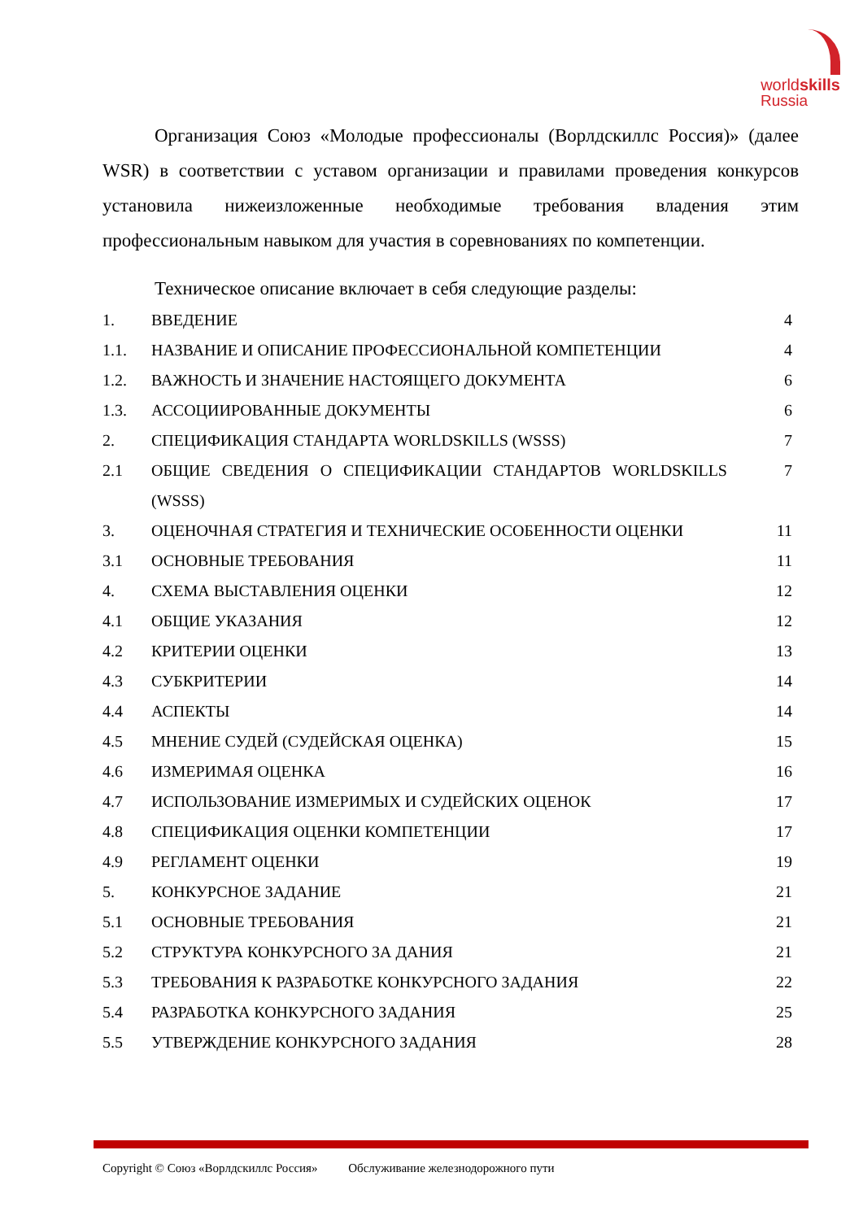worldskills
Russia
Организация Союз «Молодые профессионалы (Ворлдскиллс Россия)» (далее WSR) в соответствии с уставом организации и правилами проведения конкурсов установила нижеизложенные необходимые требования владения этим профессиональным навыком для участия в соревнованиях по компетенции.
Техническое описание включает в себя следующие разделы:
| 1. | ВВЕДЕНИЕ | 4 |
| 1.1. | НАЗВАНИЕ И ОПИСАНИЕ ПРОФЕССИОНАЛЬНОЙ КОМПЕТЕНЦИИ | 4 |
| 1.2. | ВАЖНОСТЬ И ЗНАЧЕНИЕ НАСТОЯЩЕГО ДОКУМЕНТА | 6 |
| 1.3. | АССОЦИИРОВАННЫЕ ДОКУМЕНТЫ | 6 |
| 2. | СПЕЦИФИКАЦИЯ СТАНДАРТА WORLDSKILLS (WSSS) | 7 |
| 2.1 | ОБЩИЕ СВЕДЕНИЯ О СПЕЦИФИКАЦИИ СТАНДАРТОВ WORLDSKILLS (WSSS) | 7 |
| 3. | ОЦЕНОЧНАЯ СТРАТЕГИЯ И ТЕХНИЧЕСКИЕ ОСОБЕННОСТИ ОЦЕНКИ | 11 |
| 3.1 | ОСНОВНЫЕ ТРЕБОВАНИЯ | 11 |
| 4. | СХЕМА ВЫСТАВЛЕНИЯ ОЦЕНКИ | 12 |
| 4.1 | ОБЩИЕ УКАЗАНИЯ | 12 |
| 4.2 | КРИТЕРИИ ОЦЕНКИ | 13 |
| 4.3 | СУБКРИТЕРИИ | 14 |
| 4.4 | АСПЕКТЫ | 14 |
| 4.5 | МНЕНИЕ СУДЕЙ (СУДЕЙСКАЯ ОЦЕНКА) | 15 |
| 4.6 | ИЗМЕРИМАЯ ОЦЕНКА | 16 |
| 4.7 | ИСПОЛЬЗОВАНИЕ ИЗМЕРИМЫХ И СУДЕЙСКИХ ОЦЕНОК | 17 |
| 4.8 | СПЕЦИФИКАЦИЯ ОЦЕНКИ КОМПЕТЕНЦИИ | 17 |
| 4.9 | РЕГЛАМЕНТ ОЦЕНКИ | 19 |
| 5. | КОНКУРСНОЕ ЗАДАНИЕ | 21 |
| 5.1 | ОСНОВНЫЕ ТРЕБОВАНИЯ | 21 |
| 5.2 | СТРУКТУРА КОНКУРСНОГО ЗА ДАНИЯ | 21 |
| 5.3 | ТРЕБОВАНИЯ К РАЗРАБОТКЕ КОНКУРСНОГО ЗАДАНИЯ | 22 |
| 5.4 | РАЗРАБОТКА КОНКУРСНОГО ЗАДАНИЯ | 25 |
| 5.5 | УТВЕРЖДЕНИЕ КОНКУРСНОГО ЗАДАНИЯ | 28 |
Copyright © Союз «Ворлдскиллс Россия» Обслуживание железнодорожного пути